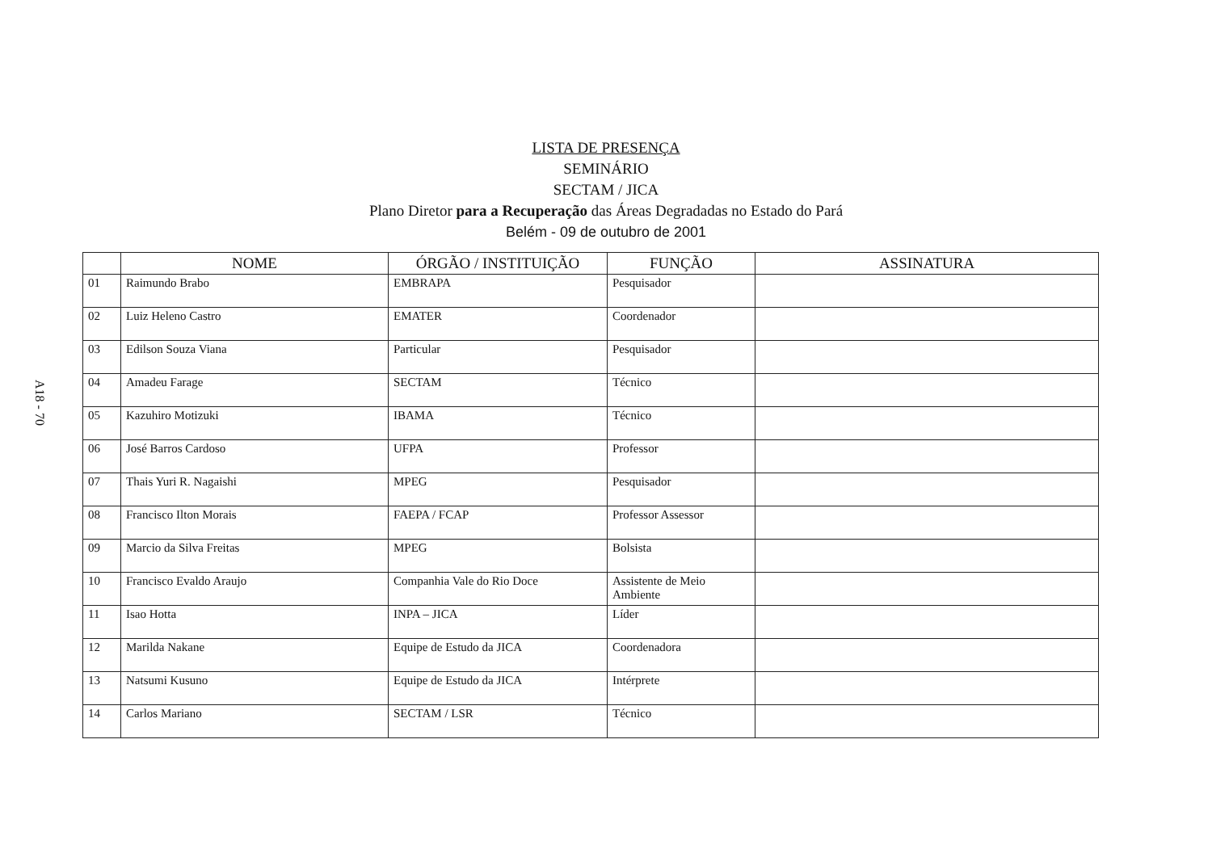A18 - 70
LISTA DE PRESENÇA
SEMINÁRIO
SECTAM / JICA
Plano Diretor para a Recuperação das Áreas Degradadas no Estado do Pará
Belém - 09 de outubro de 2001
| | NOME | ÓRGÃO / INSTITUIÇÃO | FUNÇÃO | ASSINATURA |
| --- | --- | --- | --- | --- |
| 01 | Raimundo Brabo | EMBRAPA | Pesquisador | |
| 02 | Luiz Heleno Castro | EMATER | Coordenador | |
| 03 | Edilson Souza Viana | Particular | Pesquisador | |
| 04 | Amadeu Farage | SECTAM | Técnico | |
| 05 | Kazuhiro Motizuki | IBAMA | Técnico | |
| 06 | José Barros Cardoso | UFPA | Professor | |
| 07 | Thais Yuri R. Nagaishi | MPEG | Pesquisador | |
| 08 | Francisco Ilton Morais | FAEPA / FCAP | Professor Assessor | |
| 09 | Marcio da Silva Freitas | MPEG | Bolsista | |
| 10 | Francisco Evaldo Araujo | Companhia Vale do Rio Doce | Assistente de Meio Ambiente | |
| 11 | Isao Hotta | INPA – JICA | Líder | |
| 12 | Marilda Nakane | Equipe de Estudo da JICA | Coordenadora | |
| 13 | Natsumi Kusuno | Equipe de Estudo da JICA | Intérprete | |
| 14 | Carlos Mariano | SECTAM / LSR | Técnico | |